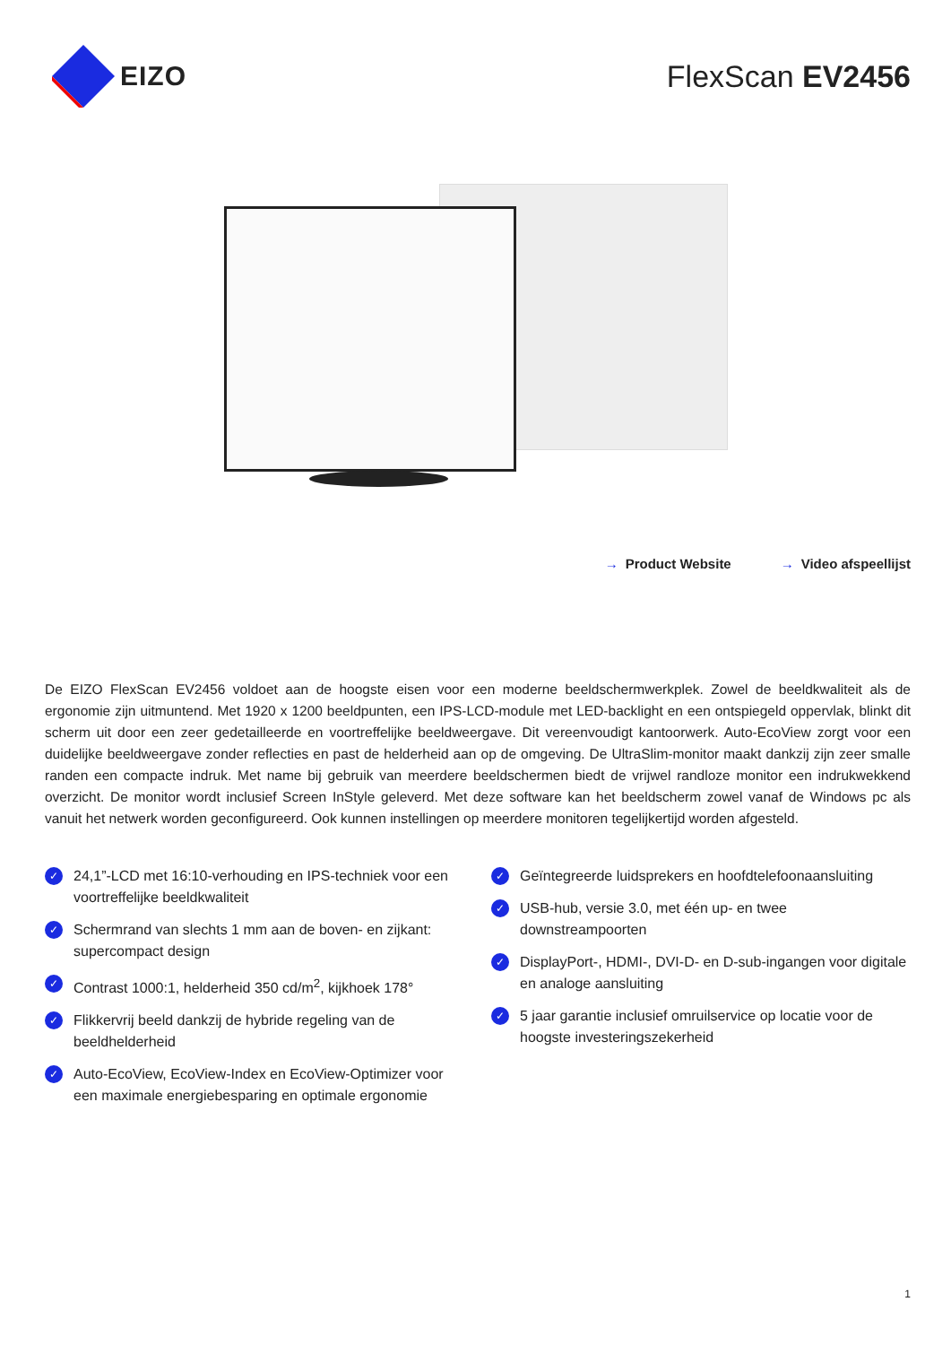EIZO FlexScan EV2456
→ Product Website → Video afspeellijst
De EIZO FlexScan EV2456 voldoet aan de hoogste eisen voor een moderne beeldschermwerkplek. Zowel de beeldkwaliteit als de ergonomie zijn uitmuntend. Met 1920 x 1200 beeldpunten, een IPS-LCD-module met LED-backlight en een ontspiegeld oppervlak, blinkt dit scherm uit door een zeer gedetailleerde en voortreffelijke beeldweergave. Dit vereenvoudigt kantoorwerk. Auto-EcoView zorgt voor een duidelijke beeldweergave zonder reflecties en past de helderheid aan op de omgeving. De UltraSlim-monitor maakt dankzij zijn zeer smalle randen een compacte indruk. Met name bij gebruik van meerdere beeldschermen biedt de vrijwel randloze monitor een indrukwekkend overzicht. De monitor wordt inclusief Screen InStyle geleverd. Met deze software kan het beeldscherm zowel vanaf de Windows pc als vanuit het netwerk worden geconfigureerd. Ook kunnen instellingen op meerdere monitoren tegelijkertijd worden afgesteld.
✓
24,1”-LCD met 16:10-verhouding en IPS-techniek voor een voortreffelijke beeldkwaliteit
✓
Schermrand van slechts 1 mm aan de boven- en zijkant: supercompact design
✓
Contrast 1000:1, helderheid 350 cd/m<sup>2</sup>, kijkhoek 178°
✓
Flikkervrij beeld dankzij de hybride regeling van de beeldhelderheid
✓
Auto-EcoView, EcoView-Index en EcoView-Optimizer voor een maximale energiebesparing en optimale ergonomie
✓
Geïntegreerde luidsprekers en hoofdtelefoonaansluiting
✓
USB-hub, versie 3.0, met één up- en twee downstreampoorten
✓
DisplayPort-, HDMI-, DVI-D- en D-sub-ingangen voor digitale en analoge aansluiting
✓
5 jaar garantie inclusief omruilservice op locatie voor de hoogste investeringszekerheid
1